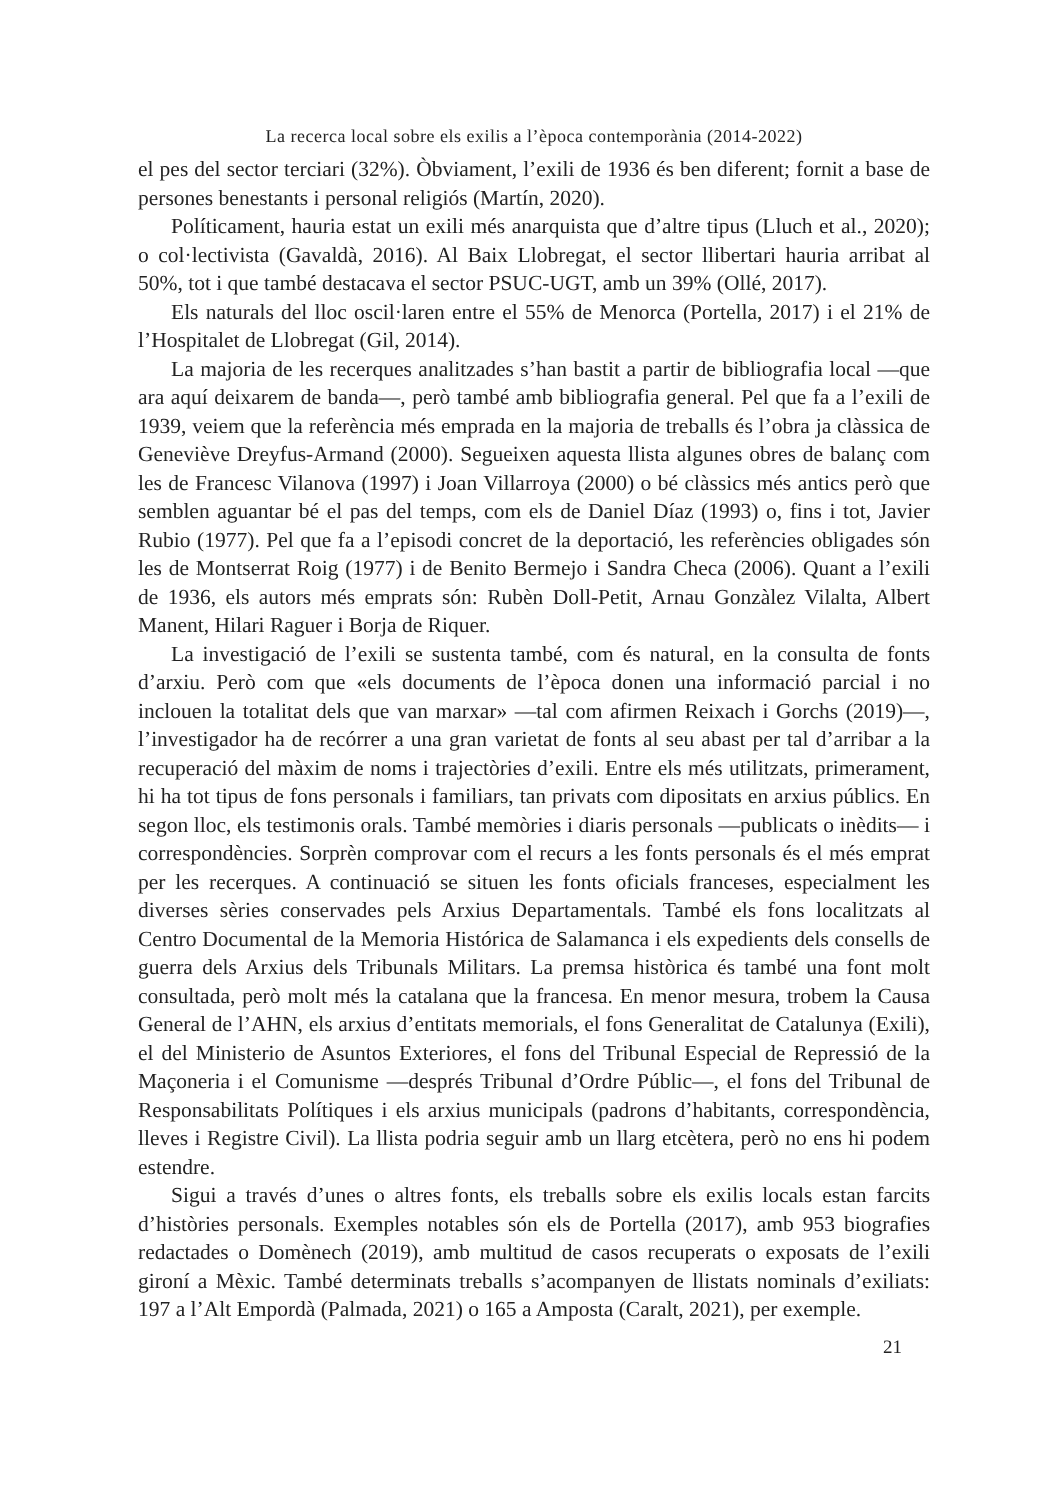La recerca local sobre els exilis a l’època contemporània (2014-2022)
el pes del sector terciari (32%). Òbviament, l’exili de 1936 és ben diferent; fornit a base de persones benestants i personal religiós (Martín, 2020).
Políticament, hauria estat un exili més anarquista que d’altre tipus (Lluch et al., 2020); o col·lectivista (Gavaldà, 2016). Al Baix Llobregat, el sector llibertari hauria arribat al 50%, tot i que també destacava el sector PSUC-UGT, amb un 39% (Ollé, 2017).
Els naturals del lloc oscil·laren entre el 55% de Menorca (Portella, 2017) i el 21% de l’Hospitalet de Llobregat (Gil, 2014).
La majoria de les recerques analitzades s’han bastit a partir de bibliografia local —que ara aquí deixarem de banda—, però també amb bibliografia general. Pel que fa a l’exili de 1939, veiem que la referència més emprada en la majoria de treballs és l’obra ja clàssica de Geneviève Dreyfus-Armand (2000). Segueixen aquesta llista algunes obres de balanç com les de Francesc Vilanova (1997) i Joan Villarroya (2000) o bé clàssics més antics però que semblen aguantar bé el pas del temps, com els de Daniel Díaz (1993) o, fins i tot, Javier Rubio (1977). Pel que fa a l’episodi concret de la deportació, les referències obligades són les de Montserrat Roig (1977) i de Benito Bermejo i Sandra Checa (2006). Quant a l’exili de 1936, els autors més emprats són: Rubèn Doll-Petit, Arnau Gonzàlez Vilalta, Albert Manent, Hilari Raguer i Borja de Riquer.
La investigació de l’exili se sustenta també, com és natural, en la consulta de fonts d’arxiu. Però com que «els documents de l’època donen una informació parcial i no inclouen la totalitat dels que van marxar» —tal com afirmen Reixach i Gorchs (2019)—, l’investigador ha de recórrer a una gran varietat de fonts al seu abast per tal d’arribar a la recuperació del màxim de noms i trajectòries d’exili. Entre els més utilitzats, primerament, hi ha tot tipus de fons personals i familiars, tan privats com dipositats en arxius públics. En segon lloc, els testimonis orals. També memòries i diaris personals —publicats o inèdits— i correspondències. Sorprèn comprovar com el recurs a les fonts personals és el més emprat per les recerques. A continuació se situen les fonts oficials franceses, especialment les diverses sèries conservades pels Arxius Departamentals. També els fons localitzats al Centro Documental de la Memoria Histórica de Salamanca i els expedients dels consells de guerra dels Arxius dels Tribunals Militars. La premsa històrica és també una font molt consultada, però molt més la catalana que la francesa. En menor mesura, trobem la Causa General de l’AHN, els arxius d’entitats memorials, el fons Generalitat de Catalunya (Exili), el del Ministerio de Asuntos Exteriores, el fons del Tribunal Especial de Repressió de la Maçoneria i el Comunisme —després Tribunal d’Ordre Públic—, el fons del Tribunal de Responsabilitats Polítiques i els arxius municipals (padrons d’habitants, correspondència, lleves i Registre Civil). La llista podria seguir amb un llarg etcètera, però no ens hi podem estendre.
Sigui a través d’unes o altres fonts, els treballs sobre els exilis locals estan farcits d’històries personals. Exemples notables són els de Portella (2017), amb 953 biografies redactades o Domènech (2019), amb multitud de casos recuperats o exposats de l’exili gironí a Mèxic. També determinats treballs s’acompanyen de llistats nominals d’exiliats: 197 a l’Alt Empordà (Palmada, 2021) o 165 a Amposta (Caralt, 2021), per exemple.
21